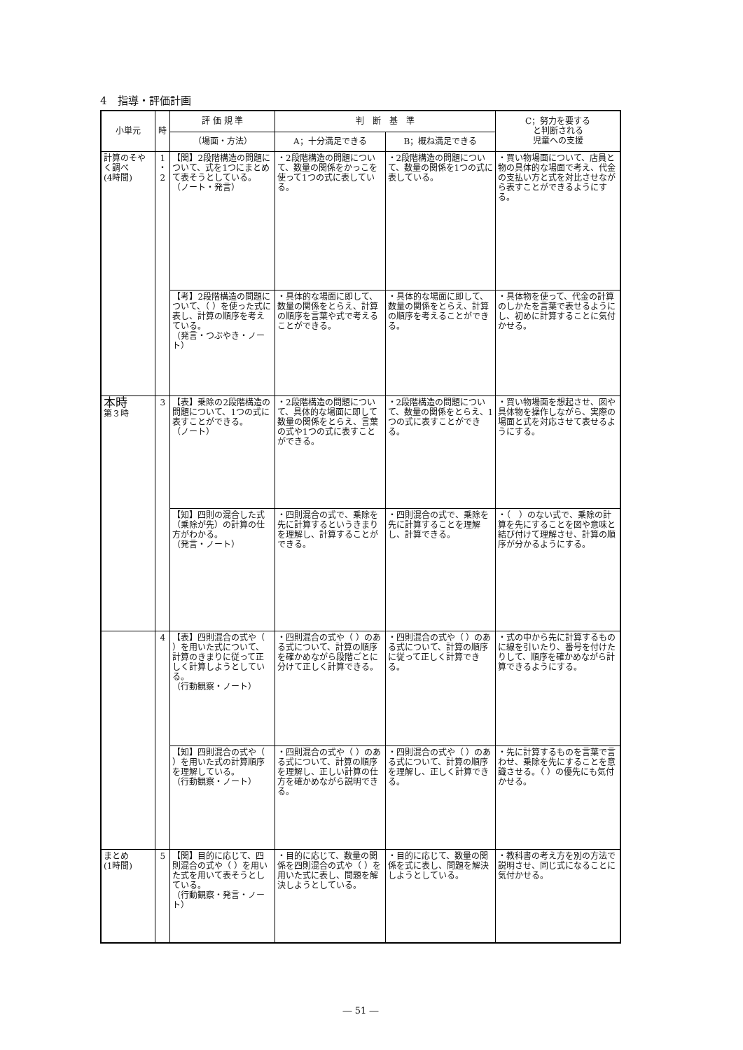4　指導・評価計画
| 小単元 | 時 | 評 価 規 準 | 判 断 基 準 | | C；努力を要する と判断される 児童への支援 |
| --- | --- | --- | --- | --- | --- |
| | | （場面・方法） | A；十分満足できる | B；概ね満足できる | |
| 計算のそやく調べ (4時間) | 1 ・ 2 | 【関】2段階構造の問題について、式を1つにまとめて表そうとしている。 （ノート・発言） | ・2段階構造の問題について、数量の関係をかっこを使って1つの式に表している。 | ・2段階構造の問題について、数量の関係を1つの式に表している。 | ・買い物場面について、店員と物の具体的な場面で考え、代金の支払い方と式を対比させながら表すことができるようにする。 |
| | | 【考】2段階構造の問題について、（ ）を使った式に表し、計算の順序を考えている。 （発言・つぶやき・ノート） | ・具体的な場面に即して、数量の関係をとらえ、計算の順序を言葉や式で考えることができる。 | ・具体的な場面に即して、数量の関係をとらえ、計算の順序を考えることができる。 | ・具体物を使って、代金の計算のしかたを言葉で表せるようにし、初めに計算することに気付かせる。 |
| 本時 第３時 | 3 | 【表】乗除の2段階構造の問題について、1つの式に表すことができる。 （ノート） | ・2段階構造の問題について、具体的な場面に即して数量の関係をとらえ、言葉の式や1つの式に表すことができる。 | ・2段階構造の問題について、数量の関係をとらえ、1つの式に表すことができる。 | ・買い物場面を想起させ、図や具体物を操作しながら、実際の場面と式を対応させて表せるようにする。 |
| | | 【知】四則の混合した式（乗除が先）の計算の仕方がわかる。 （発言・ノート） | ・四則混合の式で、乗除を先に計算するというきまりを理解し、計算することができる。 | ・四則混合の式で、乗除を先に計算することを理解し、計算できる。 | ・（ ）のない式で、乗除の計算を先にすることを図や意味と結び付けて理解させ、計算の順序が分かるようにする。 |
| | 4 | 【表】四則混合の式や（ ）を用いた式について、計算のきまりに従って正しく計算しようとしている。 （行動観察・ノート） | ・四則混合の式や（ ）のある式について、計算の順序を確かめながら段階ごとに分けて正しく計算できる。 | ・四則混合の式や（ ）のある式について、計算の順序に従って正しく計算できる。 | ・式の中から先に計算するものに線を引いたり、番号を付けたりして、順序を確かめながら計算できるようにする。 |
| | | 【知】四則混合の式や（ ）を用いた式の計算順序を理解している。 （行動観察・ノート） | ・四則混合の式や（ ）のある式について、計算の順序を理解し、正しい計算の仕方を確かめながら説明できる。 | ・四則混合の式や（ ）のある式について、計算の順序を理解し、正しく計算できる。 | ・先に計算するものを言葉で言わせ、乗除を先にすることを意識させる。（ ）の優先にも気付かせる。 |
| まとめ (1時間) | 5 | 【関】目的に応じて、四則混合の式や（ ）を用いた式を用いて表そうとしている。 （行動観察・発言・ノート） | ・目的に応じて、数量の関係を四則混合の式や（ ）を用いた式に表し、問題を解決しようとしている。 | ・目的に応じて、数量の関係を式に表し、問題を解決しようとしている。 | ・教科書の考え方を別の方法で説明させ、同じ式になることに気付かせる。 |
― 51 ―